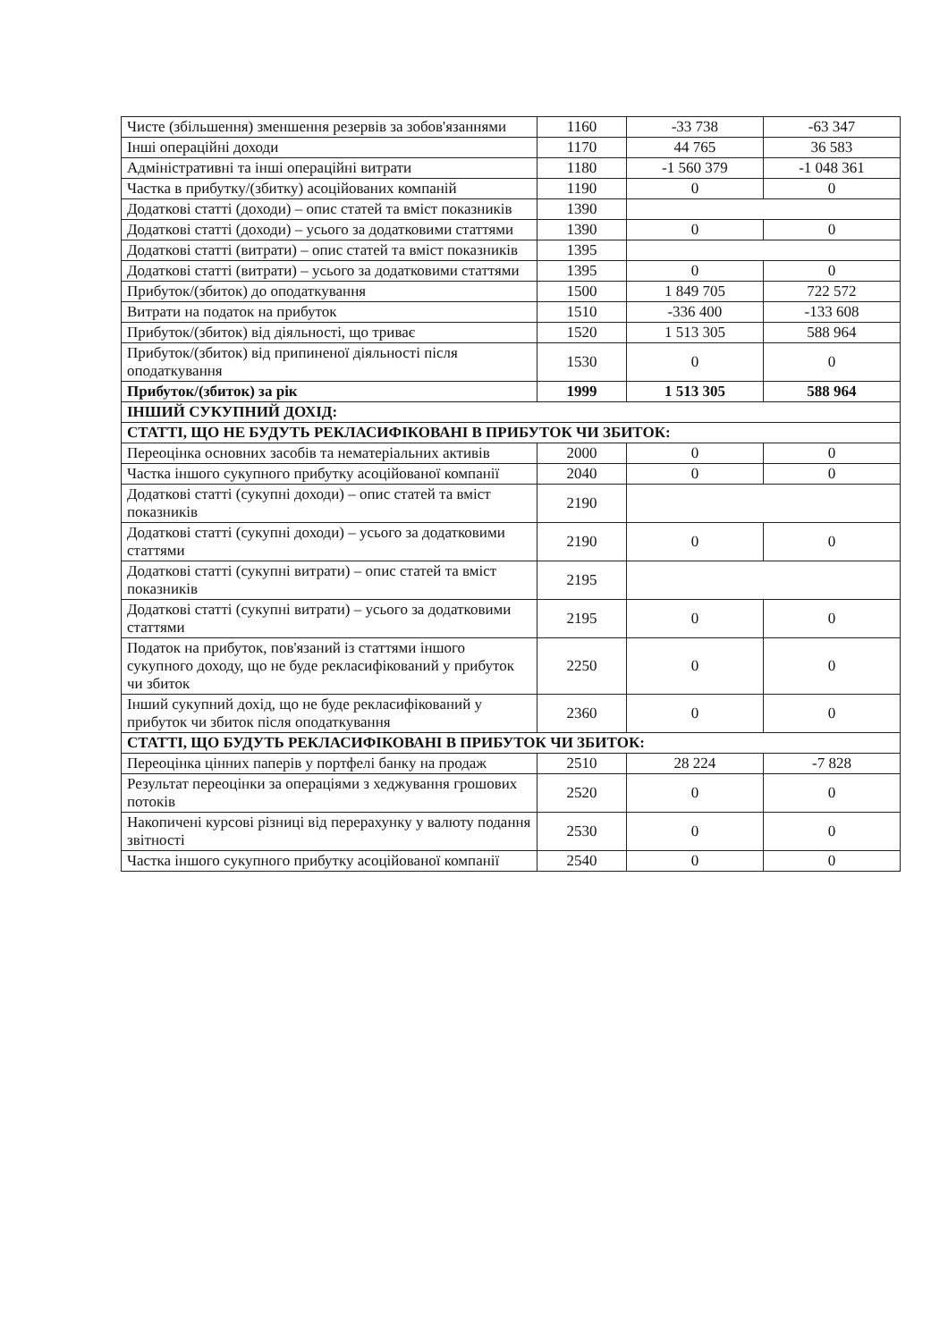| Чисте (збільшення) зменшення резервів за зобов'язаннями | 1160 | -33 738 | -63 347 |
| Інші операційні доходи | 1170 | 44 765 | 36 583 |
| Адміністративні та інші операційні витрати | 1180 | -1 560 379 | -1 048 361 |
| Частка в прибутку/(збитку) асоційованих компаній | 1190 | 0 | 0 |
| Додаткові статті (доходи) – опис статей та вміст показників | 1390 | | |
| Додаткові статті (доходи) – усього за додатковими статтями | 1390 | 0 | 0 |
| Додаткові статті (витрати) – опис статей та вміст показників | 1395 | | |
| Додаткові статті (витрати) – усього за додатковими статтями | 1395 | 0 | 0 |
| Прибуток/(збиток) до оподаткування | 1500 | 1 849 705 | 722 572 |
| Витрати на податок на прибуток | 1510 | -336 400 | -133 608 |
| Прибуток/(збиток) від діяльності, що триває | 1520 | 1 513 305 | 588 964 |
| Прибуток/(збиток) від припиненої діяльності після оподаткування | 1530 | 0 | 0 |
| Прибуток/(збиток) за рік | 1999 | 1 513 305 | 588 964 |
| ІНШИЙ СУКУПНИЙ ДОХІД: | | | |
| СТАТТІ, ЩО НЕ БУДУТЬ РЕКЛАСИФІКОВАНІ В ПРИБУТОК ЧИ ЗБИТОК: | | | |
| Переоцінка основних засобів та нематеріальних активів | 2000 | 0 | 0 |
| Частка іншого сукупного прибутку асоційованої компанії | 2040 | 0 | 0 |
| Додаткові статті (сукупні доходи) – опис статей та вміст показників | 2190 | | |
| Додаткові статті (сукупні доходи) – усього за додатковими статтями | 2190 | 0 | 0 |
| Додаткові статті (сукупні витрати) – опис статей та вміст показників | 2195 | | |
| Додаткові статті (сукупні витрати) – усього за додатковими статтями | 2195 | 0 | 0 |
| Податок на прибуток, пов'язаний із статтями іншого сукупного доходу, що не буде рекласифікований у прибуток чи збиток | 2250 | 0 | 0 |
| Інший сукупний дохід, що не буде рекласифікований у прибуток чи збиток після оподаткування | 2360 | 0 | 0 |
| СТАТТІ, ЩО БУДУТЬ РЕКЛАСИФІКОВАНІ В ПРИБУТОК ЧИ ЗБИТОК: | | | |
| Переоцінка цінних паперів у портфелі банку на продаж | 2510 | 28 224 | -7 828 |
| Результат переоцінки за операціями з хеджування грошових потоків | 2520 | 0 | 0 |
| Накопичені курсові різниці від перерахунку у валюту подання звітності | 2530 | 0 | 0 |
| Частка іншого сукупного прибутку асоційованої компанії | 2540 | 0 | 0 |